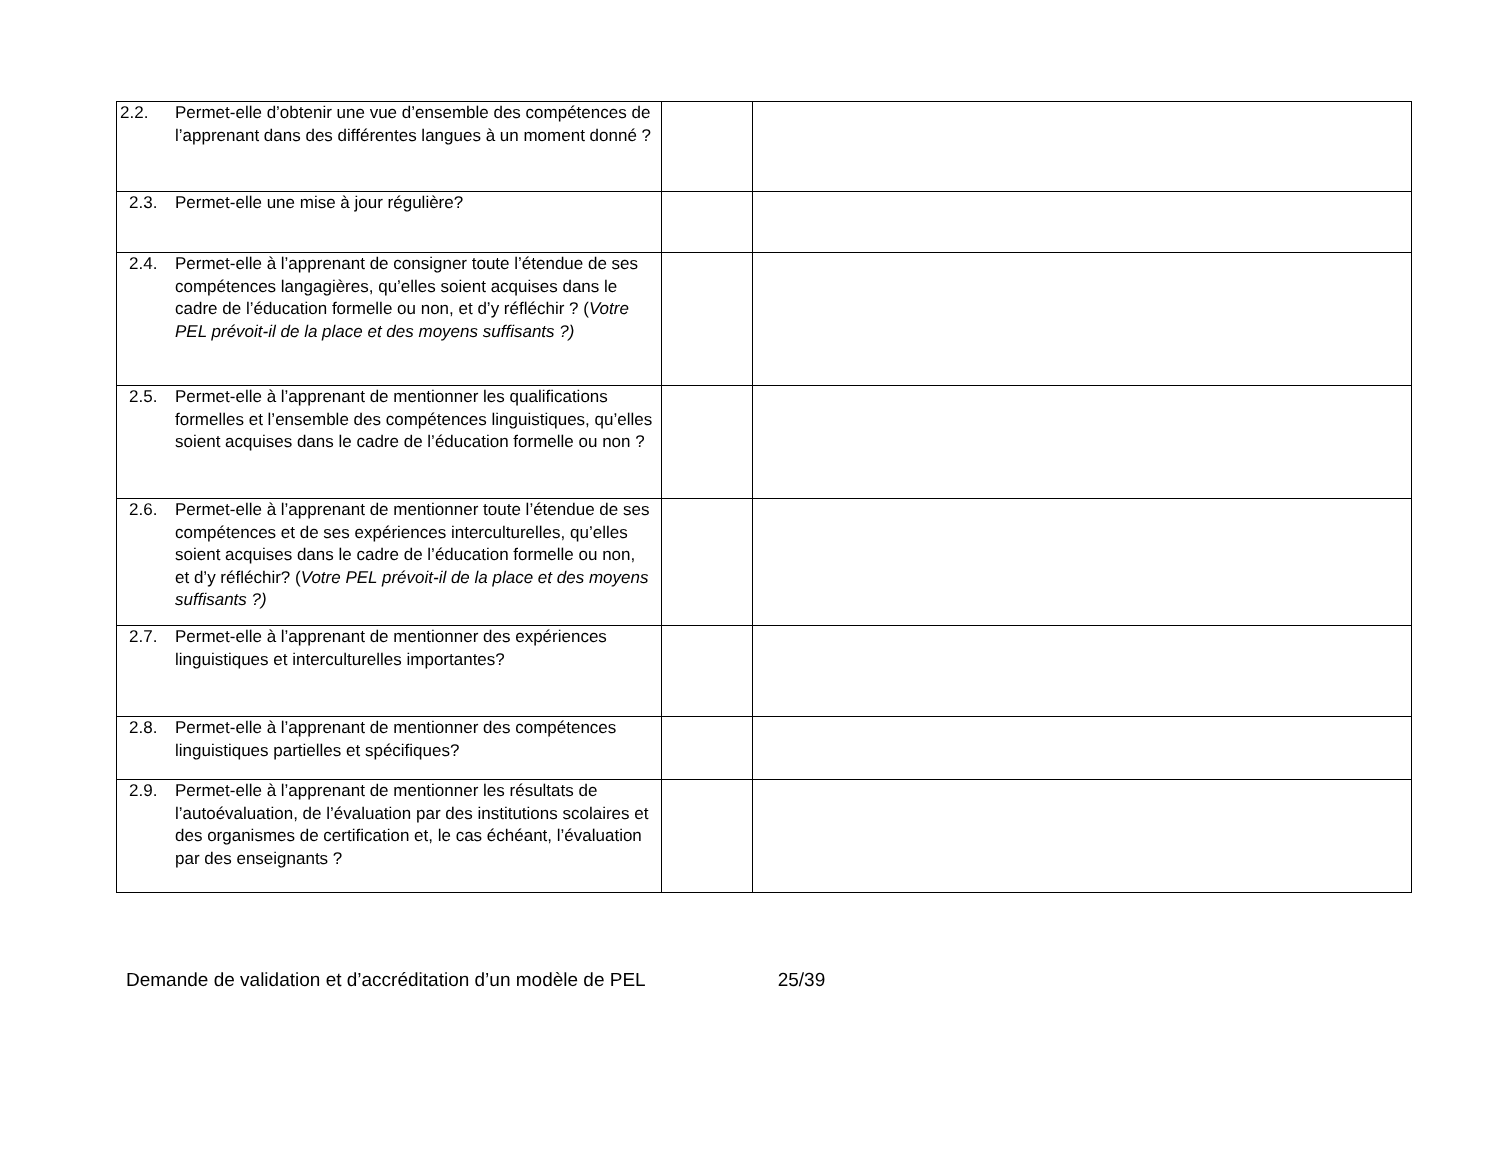| 2.2. Permet-elle d’obtenir une vue d’ensemble des compétences de l’apprenant dans des différentes langues à un moment donné ? | | |
| 2.3. Permet-elle une mise à jour régulière? | | |
| 2.4. Permet-elle à l’apprenant de consigner toute l’étendue de ses compétences langagières, qu’elles soient acquises dans le cadre de l’éducation formelle ou non, et d’y réfléchir ? ( Votre PEL prévoit-il de la place et des moyens suffisants ?) | | |
| 2.5. Permet-elle à l’apprenant de mentionner les qualifications formelles et l’ensemble des compétences linguistiques, qu’elles soient acquises dans le cadre de l’éducation formelle ou non ? | | |
| 2.6. Permet-elle à l’apprenant de mentionner toute l’étendue de ses compétences et de ses expériences interculturelles, qu’elles soient acquises dans le cadre de l’éducation formelle ou non, et d’y réfléchir? ( Votre PEL prévoit-il de la place et des moyens suffisants ?) | | |
| 2.7. Permet-elle à l’apprenant de mentionner des expériences linguistiques et interculturelles importantes? | | |
| 2.8. Permet-elle à l’apprenant de mentionner des compétences linguistiques partielles et spécifiques? | | |
| 2.9. Permet-elle à l’apprenant de mentionner les résultats de l’autoévaluation, de l’évaluation par des institutions scolaires et des organismes de certification et, le cas échéant, l’évaluation par des enseignants ? | | |
Demande de validation et d’accréditation d’un modèle de PEL 25/39